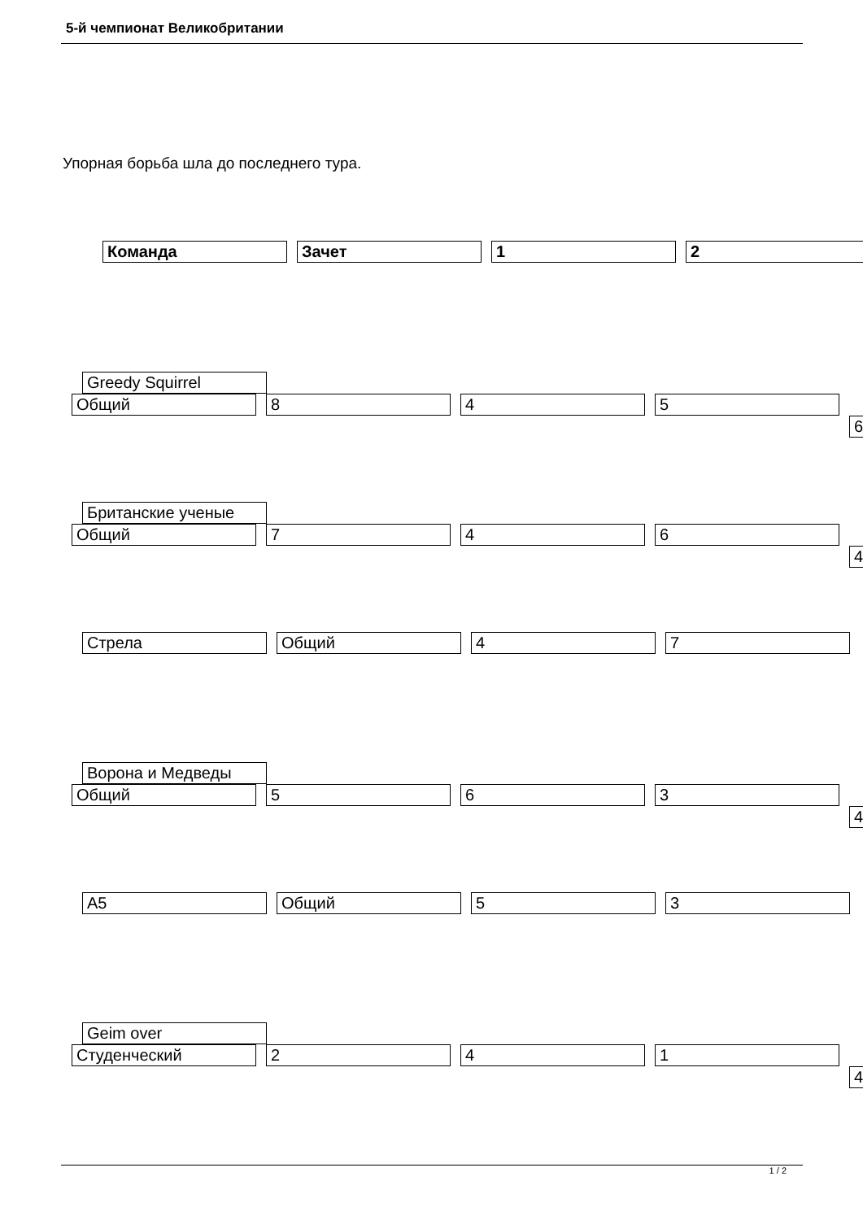5-й чемпионат Великобритании
Упорная борьба шла до последнего тура.
Команда Зачет 1 2
Greedy Squirrel
Общий 8 4 5
6
Британские ученые
Общий 7 4 6
4
Стрела Общий 4 7
Ворона и Медведы
Общий 5 6 3
4
А5 Общий 5 3
Geim over
Студенческий 2 4 1
4
1 / 2